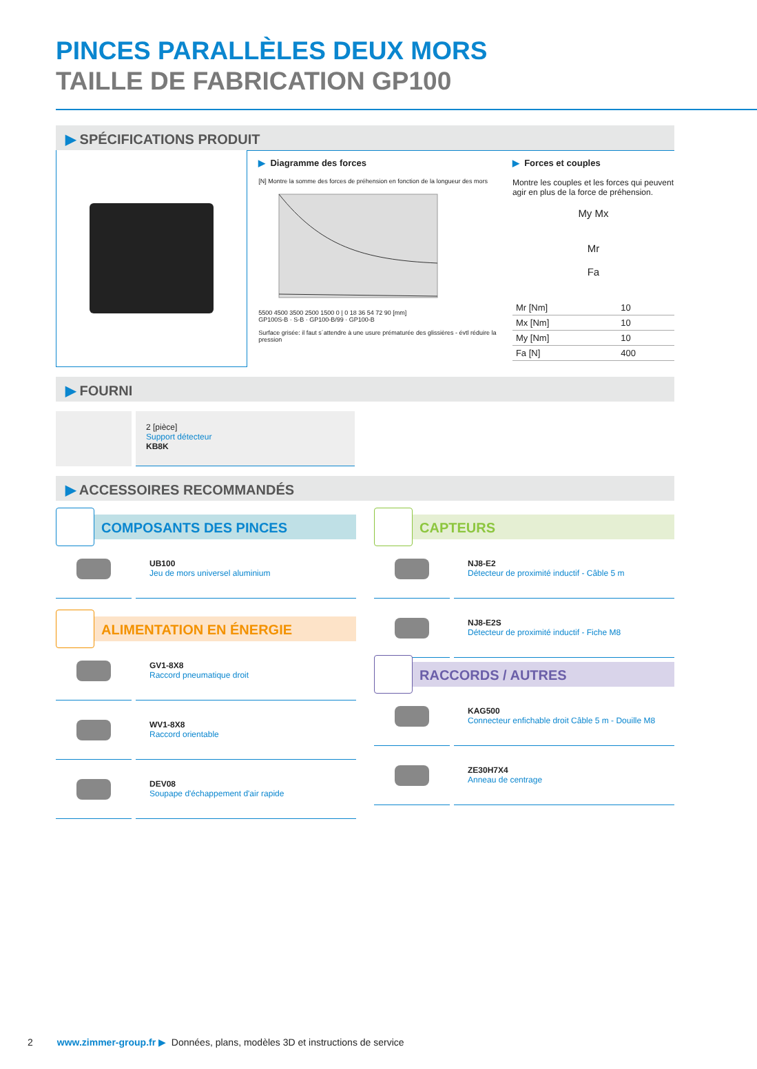PINCES PARALLÈLES DEUX MORS
TAILLE DE FABRICATION GP100
▶ SPÉCIFICATIONS PRODUIT
▶ Diagramme des forces
[N] Montre la somme des forces de préhension en fonction de la longueur des mors
5500 4500 3500 2500 1500 0 | 0 18 36 54 72 90 [mm]
GP100S-B · S-B · GP100-B/99 · GP100-B
Surface grisée: il faut s´attendre à une usure prématurée des glissières - évtl réduire la pression
▶ Forces et couples
Montre les couples et les forces qui peuvent agir en plus de la force de préhension.
My Mx
Mr
Fa
| Mr [Nm] | 10 |
| Mx [Nm] | 10 |
| My [Nm] | 10 |
| Fa [N] | 400 |
▶ FOURNI
2 [pièce]
Support détecteur
KB8K
▶ ACCESSOIRES RECOMMANDÉS
COMPOSANTS DES PINCES
UB100
Jeu de mors universel aluminium
ALIMENTATION EN ÉNERGIE
GV1-8X8
Raccord pneumatique droit
WV1-8X8
Raccord orientable
DEV08
Soupape d'échappement d'air rapide
CAPTEURS
NJ8-E2
Détecteur de proximité inductif - Câble 5 m
NJ8-E2S
Détecteur de proximité inductif - Fiche M8
RACCORDS / AUTRES
KAG500
Connecteur enfichable droit Câble 5 m - Douille M8
ZE30H7X4
Anneau de centrage
2 www.zimmer-group.fr ▶ Données, plans, modèles 3D et instructions de service